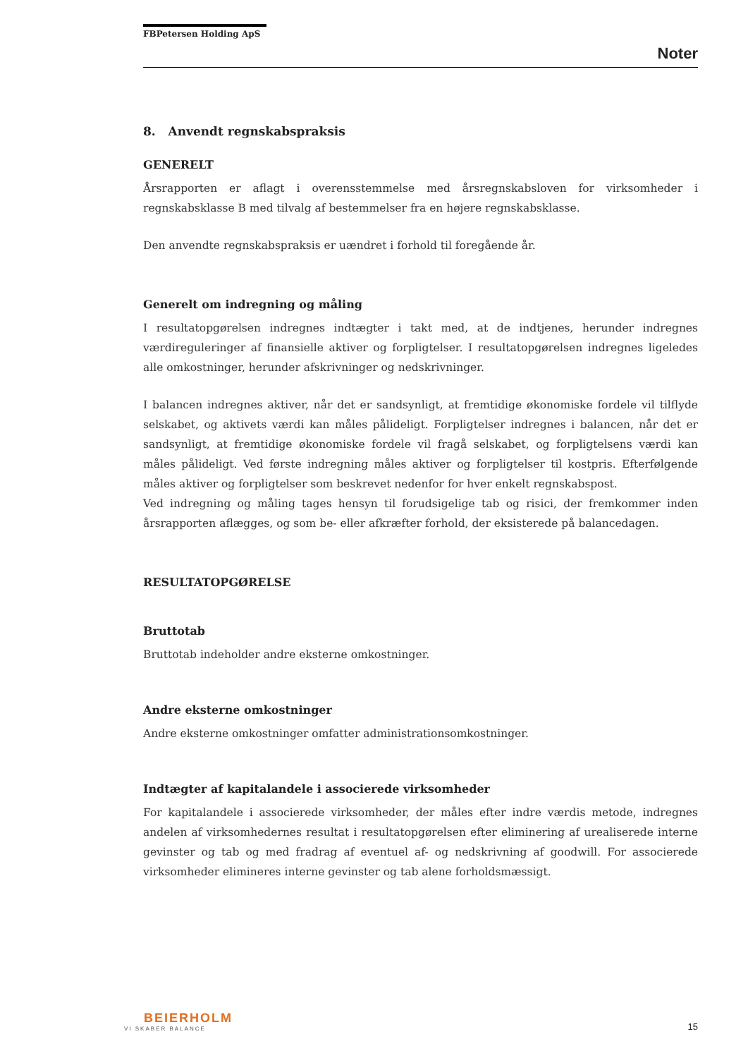FBPetersen Holding ApS
Noter
8. Anvendt regnskabspraksis
GENERELT
Årsrapporten er aflagt i overensstemmelse med årsregnskabsloven for virksomheder i regnskabsklasse B med tilvalg af bestemmelser fra en højere regnskabsklasse.
Den anvendte regnskabspraksis er uændret i forhold til foregående år.
Generelt om indregning og måling
I resultatopgørelsen indregnes indtægter i takt med, at de indtjenes, herunder indregnes værdireguleringer af finansielle aktiver og forpligtelser. I resultatopgørelsen indregnes ligeledes alle omkostninger, herunder afskrivninger og nedskrivninger.
I balancen indregnes aktiver, når det er sandsynligt, at fremtidige økonomiske fordele vil tilflyde selskabet, og aktivets værdi kan måles pålideligt. Forpligtelser indregnes i balancen, når det er sandsynligt, at fremtidige økonomiske fordele vil fragå selskabet, og forpligtelsens værdi kan måles pålideligt. Ved første indregning måles aktiver og forpligtelser til kostpris. Efterfølgende måles aktiver og forpligtelser som beskrevet nedenfor for hver enkelt regnskabspost.
Ved indregning og måling tages hensyn til forudsigelige tab og risici, der fremkommer inden årsrapporten aflægges, og som be- eller afkræfter forhold, der eksisterede på balancedagen.
RESULTATOPGØRELSE
Bruttotab
Bruttotab indeholder andre eksterne omkostninger.
Andre eksterne omkostninger
Andre eksterne omkostninger omfatter administrationsomkostninger.
Indtægter af kapitalandele i associerede virksomheder
For kapitalandele i associerede virksomheder, der måles efter indre værdis metode, indregnes andelen af virksomhedernes resultat i resultatopgørelsen efter eliminering af urealiserede interne gevinster og tab og med fradrag af eventuel af- og nedskrivning af goodwill. For associerede virksomheder elimineres interne gevinster og tab alene forholdsmæssigt.
BEIERHOLM
VI SKABER BALANCE
15